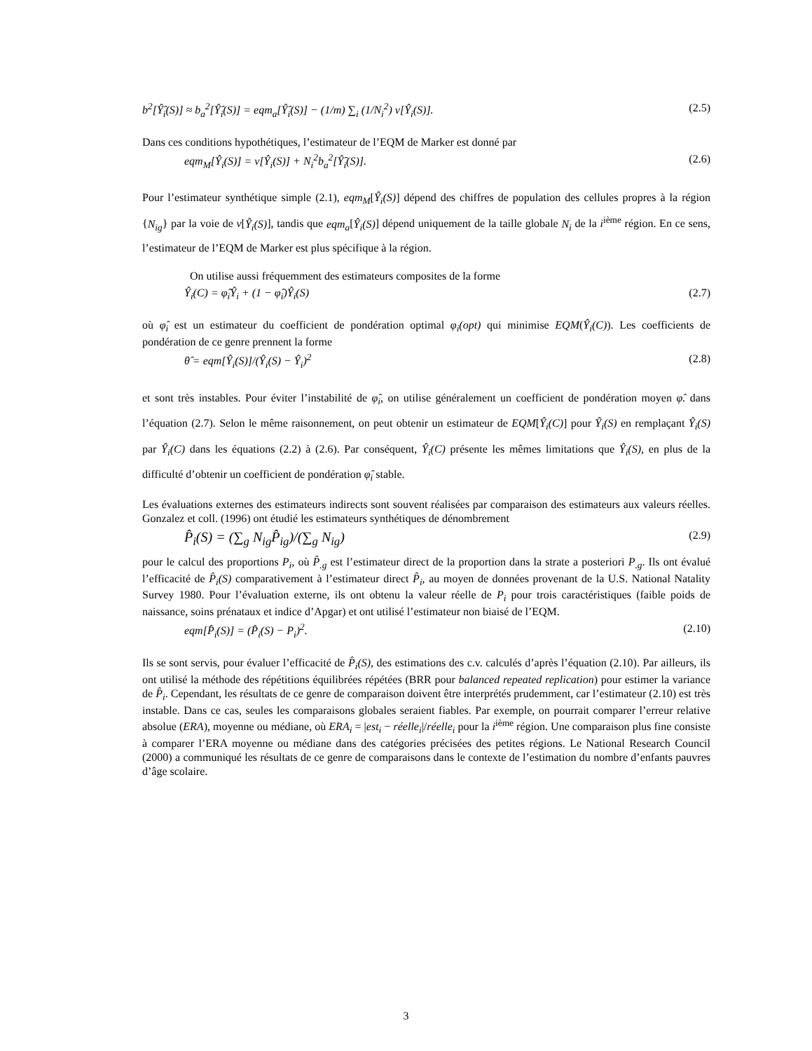b<sup>2</sup>[Ŷ̂<sub>i</sub>(S)] ≈ b<sub>a</sub><sup>2</sup>[Ŷ̂<sub>i</sub>(S)] = eqm<sub>a</sub>[Ŷ̂<sub>i</sub>(S)] − (1/m) ∑<sub>i</sub> (1/N<sub>i</sub><sup>2</sup>) v[Ŷ<sub>i</sub>(S)]. (2.5)
Dans ces conditions hypothétiques, l’estimateur de l’EQM de Marker est donné par
eqm<sub>M</sub>[Ŷ<sub>i</sub>(S)] = v[Ŷ<sub>i</sub>(S)] + N<sub>i</sub><sup>2</sup>b<sub>a</sub><sup>2</sup>[Ŷ̂<sub>i</sub>(S)]. (2.6)
Pour l’estimateur synthétique simple (2.1), eqm<sub>M</sub>[Ŷ<sub>i</sub>(S)] dépend des chiffres de population des cellules propres à la région {N<sub>ig</sub>} par la voie de v[Ŷ<sub>i</sub>(S)], tandis que eqm<sub>a</sub>[Ŷ<sub>i</sub>(S)] dépend uniquement de la taille globale N<sub>i</sub> de la i<sup>ième</sup> région. En ce sens, l’estimateur de l’EQM de Marker est plus spécifique à la région.
On utilise aussi fréquemment des estimateurs composites de la forme
Ŷ<sub>i</sub>(C) = φ̂<sub>i</sub>Ŷ<sub>i</sub> + (1 − φ̂<sub>i</sub>)Ŷ<sub>i</sub>(S) (2.7)
où φ̂<sub>i</sub> est un estimateur du coefficient de pondération optimal φ<sub>i</sub>(opt) qui minimise EQM(Ŷ<sub>i</sub>(C)). Les coefficients de pondération de ce genre prennent la forme
θ̂ = eqm[Ŷ<sub>i</sub>(S)]/(Ŷ<sub>i</sub>(S) − Ŷ<sub>i</sub>)<sup>2</sup> (2.8)
et sont très instables. Pour éviter l’instabilité de φ̂<sub>i</sub>, on utilise généralement un coefficient de pondération moyen φ̂. dans l’équation (2.7). Selon le même raisonnement, on peut obtenir un estimateur de EQM[Ŷ<sub>i</sub>(C)] pour Ŷ<sub>i</sub>(S) en remplaçant Ŷ<sub>i</sub>(S) par Ŷ<sub>i</sub>(C) dans les équations (2.2) à (2.6). Par conséquent, Ŷ<sub>i</sub>(C) présente les mêmes limitations que Ŷ<sub>i</sub>(S), en plus de la difficulté d’obtenir un coefficient de pondération φ̂<sub>i</sub> stable.
Les évaluations externes des estimateurs indirects sont souvent réalisées par comparaison des estimateurs aux valeurs réelles. Gonzalez et coll. (1996) ont étudié les estimateurs synthétiques de dénombrement
P̂<sub>i</sub>(S) = (∑<sub>g</sub> N<sub>ig</sub>P̂<sub>ig</sub>)/(∑<sub>g</sub> N<sub>ig</sub>) (2.9)
pour le calcul des proportions P<sub>i</sub>, où P̂<sub>.g</sub> est l’estimateur direct de la proportion dans la strate a posteriori P<sub>.g</sub>. Ils ont évalué l’efficacité de P̂<sub>i</sub>(S) comparativement à l’estimateur direct P̂<sub>i</sub>, au moyen de données provenant de la U.S. National Natality Survey 1980. Pour l’évaluation externe, ils ont obtenu la valeur réelle de P<sub>i</sub> pour trois caractéristiques (faible poids de naissance, soins prénataux et indice d’Apgar) et ont utilisé l’estimateur non biaisé de l’EQM.
eqm[P̂<sub>i</sub>(S)] = (P̂<sub>i</sub>(S) − P<sub>i</sub>)<sup>2</sup>. (2.10)
Ils se sont servis, pour évaluer l’efficacité de P̂<sub>i</sub>(S), des estimations des c.v. calculés d’après l’équation (2.10). Par ailleurs, ils ont utilisé la méthode des répétitions équilibrées répétées (BRR pour balanced repeated replication) pour estimer la variance de P̂<sub>i</sub>. Cependant, les résultats de ce genre de comparaison doivent être interprétés prudemment, car l’estimateur (2.10) est très instable. Dans ce cas, seules les comparaisons globales seraient fiables. Par exemple, on pourrait comparer l’erreur relative absolue (ERA), moyenne ou médiane, où ERA<sub>i</sub> = |est<sub>i</sub> − réelle<sub>i</sub>|/réelle<sub>i</sub> pour la i<sup>ième</sup> région. Une comparaison plus fine consiste à comparer l’ERA moyenne ou médiane dans des catégories précisées des petites régions. Le National Research Council (2000) a communiqué les résultats de ce genre de comparaisons dans le contexte de l’estimation du nombre d’enfants pauvres d’âge scolaire.
3